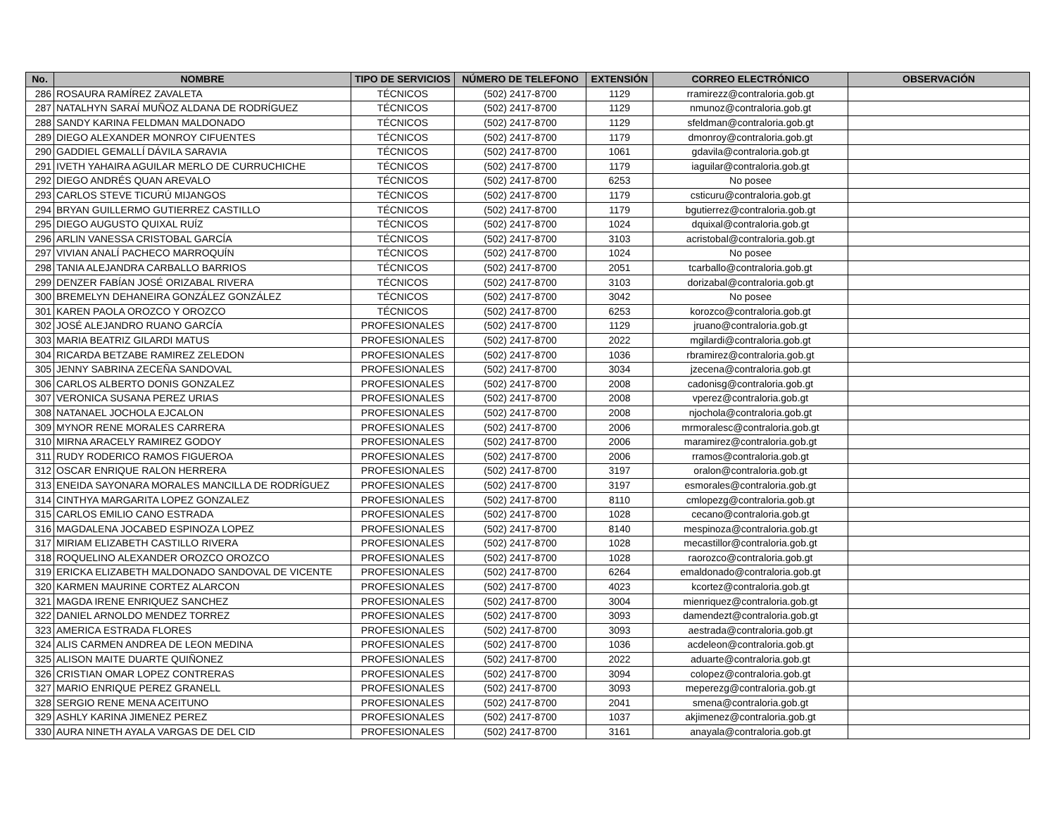| No. | NOMBRE | TIPO DE SERVICIOS | NÚMERO DE TELEFONO | EXTENSIÓN | CORREO ELECTRÓNICO | OBSERVACIÓN |
| --- | --- | --- | --- | --- | --- | --- |
| 286 | ROSAURA RAMÍREZ ZAVALETA | TÉCNICOS | (502) 2417-8700 | 1129 | rramirezz@contraloria.gob.gt | |
| 287 | NATALHYN SARAÍ MUÑOZ ALDANA DE RODRÍGUEZ | TÉCNICOS | (502) 2417-8700 | 1129 | nmunoz@contraloria.gob.gt | |
| 288 | SANDY KARINA FELDMAN MALDONADO | TÉCNICOS | (502) 2417-8700 | 1129 | sfeldman@contraloria.gob.gt | |
| 289 | DIEGO ALEXANDER MONROY CIFUENTES | TÉCNICOS | (502) 2417-8700 | 1179 | dmonroy@contraloria.gob.gt | |
| 290 | GADDIEL GEMALLÍ DÁVILA SARAVIA | TÉCNICOS | (502) 2417-8700 | 1061 | gdavila@contraloria.gob.gt | |
| 291 | IVETH YAHAIRA AGUILAR MERLO DE CURRUCHICHE | TÉCNICOS | (502) 2417-8700 | 1179 | iaguilar@contraloria.gob.gt | |
| 292 | DIEGO ANDRÉS QUAN AREVALO | TÉCNICOS | (502) 2417-8700 | 6253 | No posee | |
| 293 | CARLOS STEVE TICURÚ MIJANGOS | TÉCNICOS | (502) 2417-8700 | 1179 | csticuru@contraloria.gob.gt | |
| 294 | BRYAN GUILLERMO GUTIERREZ CASTILLO | TÉCNICOS | (502) 2417-8700 | 1179 | bgutierrez@contraloria.gob.gt | |
| 295 | DIEGO AUGUSTO QUIXAL RUÍZ | TÉCNICOS | (502) 2417-8700 | 1024 | dquixal@contraloria.gob.gt | |
| 296 | ARLIN VANESSA CRISTOBAL GARCÍA | TÉCNICOS | (502) 2417-8700 | 3103 | acristobal@contraloria.gob.gt | |
| 297 | VIVIAN ANALÍ PACHECO MARROQUÍN | TÉCNICOS | (502) 2417-8700 | 1024 | No posee | |
| 298 | TANIA ALEJANDRA CARBALLO BARRIOS | TÉCNICOS | (502) 2417-8700 | 2051 | tcarballo@contraloria.gob.gt | |
| 299 | DENZER FABÍAN JOSÉ ORIZABAL RIVERA | TÉCNICOS | (502) 2417-8700 | 3103 | dorizabal@contraloria.gob.gt | |
| 300 | BREMELYN DEHANEIRA GONZÁLEZ GONZÁLEZ | TÉCNICOS | (502) 2417-8700 | 3042 | No posee | |
| 301 | KAREN PAOLA OROZCO Y OROZCO | TÉCNICOS | (502) 2417-8700 | 6253 | korozco@contraloria.gob.gt | |
| 302 | JOSÉ ALEJANDRO RUANO GARCÍA | PROFESIONALES | (502) 2417-8700 | 1129 | jruano@contraloria.gob.gt | |
| 303 | MARIA BEATRIZ GILARDI MATUS | PROFESIONALES | (502) 2417-8700 | 2022 | mgilardi@contraloria.gob.gt | |
| 304 | RICARDA BETZABE RAMIREZ ZELEDON | PROFESIONALES | (502) 2417-8700 | 1036 | rbramirez@contraloria.gob.gt | |
| 305 | JENNY SABRINA ZECEÑA SANDOVAL | PROFESIONALES | (502) 2417-8700 | 3034 | jzecena@contraloria.gob.gt | |
| 306 | CARLOS ALBERTO DONIS GONZALEZ | PROFESIONALES | (502) 2417-8700 | 2008 | cadonisg@contraloria.gob.gt | |
| 307 | VERONICA SUSANA PEREZ URIAS | PROFESIONALES | (502) 2417-8700 | 2008 | vperez@contraloria.gob.gt | |
| 308 | NATANAEL JOCHOLA EJCALON | PROFESIONALES | (502) 2417-8700 | 2008 | njochola@contraloria.gob.gt | |
| 309 | MYNOR RENE MORALES CARRERA | PROFESIONALES | (502) 2417-8700 | 2006 | mrmoralesc@contraloria.gob.gt | |
| 310 | MIRNA ARACELY RAMIREZ GODOY | PROFESIONALES | (502) 2417-8700 | 2006 | maramirez@contraloria.gob.gt | |
| 311 | RUDY RODERICO RAMOS FIGUEROA | PROFESIONALES | (502) 2417-8700 | 2006 | rramos@contraloria.gob.gt | |
| 312 | OSCAR ENRIQUE RALON HERRERA | PROFESIONALES | (502) 2417-8700 | 3197 | oralon@contraloria.gob.gt | |
| 313 | ENEIDA SAYONARA MORALES MANCILLA DE RODRÍGUEZ | PROFESIONALES | (502) 2417-8700 | 3197 | esmorales@contraloria.gob.gt | |
| 314 | CINTHYA MARGARITA LOPEZ GONZALEZ | PROFESIONALES | (502) 2417-8700 | 8110 | cmlopezg@contraloria.gob.gt | |
| 315 | CARLOS EMILIO CANO ESTRADA | PROFESIONALES | (502) 2417-8700 | 1028 | cecano@contraloria.gob.gt | |
| 316 | MAGDALENA JOCABED ESPINOZA LOPEZ | PROFESIONALES | (502) 2417-8700 | 8140 | mespinoza@contraloria.gob.gt | |
| 317 | MIRIAM ELIZABETH CASTILLO RIVERA | PROFESIONALES | (502) 2417-8700 | 1028 | mecastillor@contraloria.gob.gt | |
| 318 | ROQUELINO ALEXANDER OROZCO OROZCO | PROFESIONALES | (502) 2417-8700 | 1028 | raorozco@contraloria.gob.gt | |
| 319 | ERICKA ELIZABETH MALDONADO SANDOVAL DE VICENTE | PROFESIONALES | (502) 2417-8700 | 6264 | emaldonado@contraloria.gob.gt | |
| 320 | KARMEN MAURINE CORTEZ ALARCON | PROFESIONALES | (502) 2417-8700 | 4023 | kcortez@contraloria.gob.gt | |
| 321 | MAGDA IRENE ENRIQUEZ SANCHEZ | PROFESIONALES | (502) 2417-8700 | 3004 | mienriquez@contraloria.gob.gt | |
| 322 | DANIEL ARNOLDO MENDEZ TORREZ | PROFESIONALES | (502) 2417-8700 | 3093 | damendezt@contraloria.gob.gt | |
| 323 | AMERICA ESTRADA FLORES | PROFESIONALES | (502) 2417-8700 | 3093 | aestrada@contraloria.gob.gt | |
| 324 | ALIS CARMEN ANDREA DE LEON MEDINA | PROFESIONALES | (502) 2417-8700 | 1036 | acdeleon@contraloria.gob.gt | |
| 325 | ALISON MAITE DUARTE QUIÑONEZ | PROFESIONALES | (502) 2417-8700 | 2022 | aduarte@contraloria.gob.gt | |
| 326 | CRISTIAN OMAR LOPEZ CONTRERAS | PROFESIONALES | (502) 2417-8700 | 3094 | colopez@contraloria.gob.gt | |
| 327 | MARIO ENRIQUE PEREZ GRANELL | PROFESIONALES | (502) 2417-8700 | 3093 | meperezg@contraloria.gob.gt | |
| 328 | SERGIO RENE MENA ACEITUNO | PROFESIONALES | (502) 2417-8700 | 2041 | smena@contraloria.gob.gt | |
| 329 | ASHLY KARINA JIMENEZ PEREZ | PROFESIONALES | (502) 2417-8700 | 1037 | akjimenez@contraloria.gob.gt | |
| 330 | AURA NINETH AYALA VARGAS DE DEL CID | PROFESIONALES | (502) 2417-8700 | 3161 | anayala@contraloria.gob.gt | |